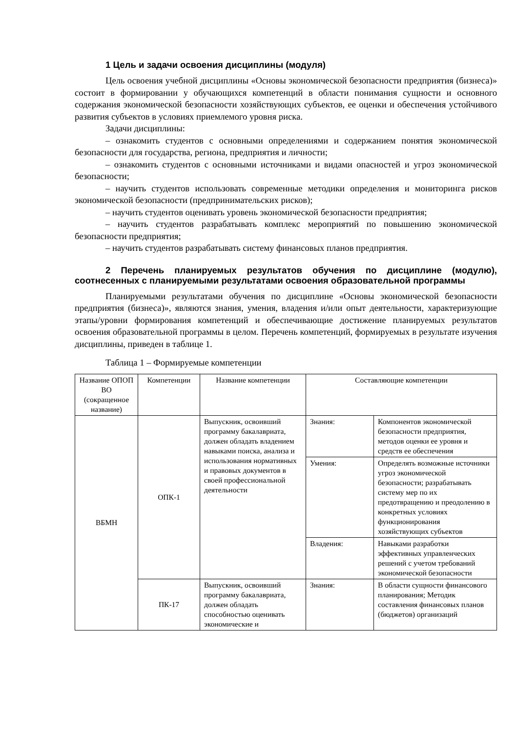1 Цель и задачи освоения дисциплины (модуля)
Цель освоения учебной дисциплины «Основы экономической безопасности предприятия (бизнеса)» состоит в формировании у обучающихся компетенций в области понимания сущности и основного содержания экономической безопасности хозяйствующих субъектов, ее оценки и обеспечения устойчивого развития субъектов в условиях приемлемого уровня риска.
Задачи дисциплины:
– ознакомить студентов с основными определениями и содержанием понятия экономической безопасности для государства, региона, предприятия и личности;
– ознакомить студентов с основными источниками и видами опасностей и угроз экономической безопасности;
– научить студентов использовать современные методики определения и мониторинга рисков экономической безопасности (предпринимательских рисков);
– научить студентов оценивать уровень экономической безопасности предприятия;
– научить студентов разрабатывать комплекс мероприятий по повышению экономической безопасности предприятия;
– научить студентов разрабатывать систему финансовых планов предприятия.
2 Перечень планируемых результатов обучения по дисциплине (модулю), соотнесенных с планируемыми результатами освоения образовательной программы
Планируемыми результатами обучения по дисциплине «Основы экономической безопасности предприятия (бизнеса)», являются знания, умения, владения и/или опыт деятельности, характеризующие этапы/уровни формирования компетенций и обеспечивающие достижение планируемых результатов освоения образовательной программы в целом. Перечень компетенций, формируемых в результате изучения дисциплины, приведен в таблице 1.
Таблица 1 – Формируемые компетенции
| Название ОПОП ВО (сокращенное название) | Компетенции | Название компетенции | Составляющие компетенции | |
| ВБМН | ОПК-1 | Выпускник, освоивший программу бакалавриата, должен обладать владением навыками поиска, анализа и использования нормативных и правовых документов в своей профессиональной деятельности | Знания: | Компонентов экономической безопасности предприятия, методов оценки ее уровня и средств ее обеспечения |
| | | | Умения: | Определять возможные источники угроз экономической безопасности; разрабатывать систему мер по их предотвращению и преодолению в конкретных условиях функционирования хозяйствующих субъектов |
| | | | Владения: | Навыками разработки эффективных управленческих решений с учетом требований экономической безопасности |
| | ПК-17 | Выпускник, освоивший программу бакалавриата, должен обладать способностью оценивать экономические и | Знания: | В области сущности финансового планирования; Методик составления финансовых планов (бюджетов) организаций |